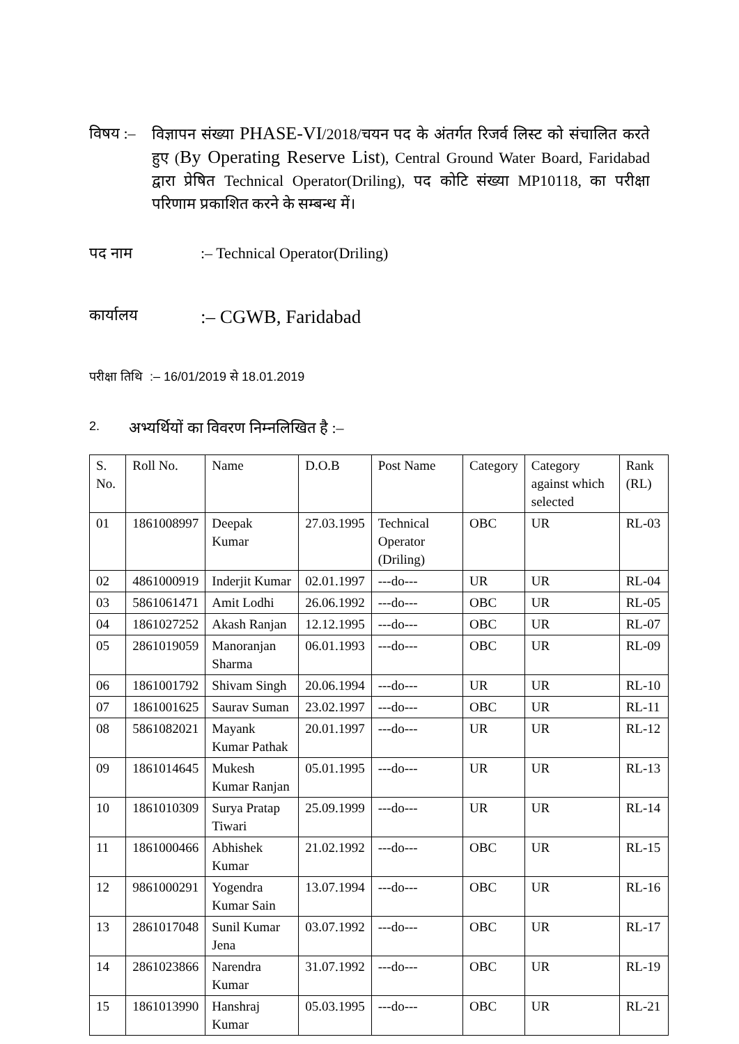विषय :–
विज्ञापन संख्या PHASE-VI/2018/चयन पद के अंतर्गत रिजर्व लिस्ट को संचालित करते हुए (By Operating Reserve List), Central Ground Water Board, Faridabad द्वारा प्रेषित Technical Operator(Driling), पद कोटि संख्या MP10118, का परीक्षा परिणाम प्रकाशित करने के सम्बन्ध में।
पद नाम :– Technical Operator(Driling)
कार्यालय
:– CGWB, Faridabad
परीक्षा तिथि :– 16/01/2019 से 18.01.2019
2.
अभ्यर्थियों का विवरण निम्नलिखित है :–
| S. No. | Roll No. | Name | D.O.B | Post Name | Category | Category against which selected | Rank (RL) |
| --- | --- | --- | --- | --- | --- | --- | --- |
| 01 | 1861008997 | Deepak Kumar | 27.03.1995 | Technical Operator (Driling) | OBC | UR | RL-03 |
| 02 | 4861000919 | Inderjit Kumar | 02.01.1997 | ---do--- | UR | UR | RL-04 |
| 03 | 5861061471 | Amit Lodhi | 26.06.1992 | ---do--- | OBC | UR | RL-05 |
| 04 | 1861027252 | Akash Ranjan | 12.12.1995 | ---do--- | OBC | UR | RL-07 |
| 05 | 2861019059 | Manoranjan Sharma | 06.01.1993 | ---do--- | OBC | UR | RL-09 |
| 06 | 1861001792 | Shivam Singh | 20.06.1994 | ---do--- | UR | UR | RL-10 |
| 07 | 1861001625 | Saurav Suman | 23.02.1997 | ---do--- | OBC | UR | RL-11 |
| 08 | 5861082021 | Mayank Kumar Pathak | 20.01.1997 | ---do--- | UR | UR | RL-12 |
| 09 | 1861014645 | Mukesh Kumar Ranjan | 05.01.1995 | ---do--- | UR | UR | RL-13 |
| 10 | 1861010309 | Surya Pratap Tiwari | 25.09.1999 | ---do--- | UR | UR | RL-14 |
| 11 | 1861000466 | Abhishek Kumar | 21.02.1992 | ---do--- | OBC | UR | RL-15 |
| 12 | 9861000291 | Yogendra Kumar Sain | 13.07.1994 | ---do--- | OBC | UR | RL-16 |
| 13 | 2861017048 | Sunil Kumar Jena | 03.07.1992 | ---do--- | OBC | UR | RL-17 |
| 14 | 2861023866 | Narendra Kumar | 31.07.1992 | ---do--- | OBC | UR | RL-19 |
| 15 | 1861013990 | Hanshraj Kumar | 05.03.1995 | ---do--- | OBC | UR | RL-21 |